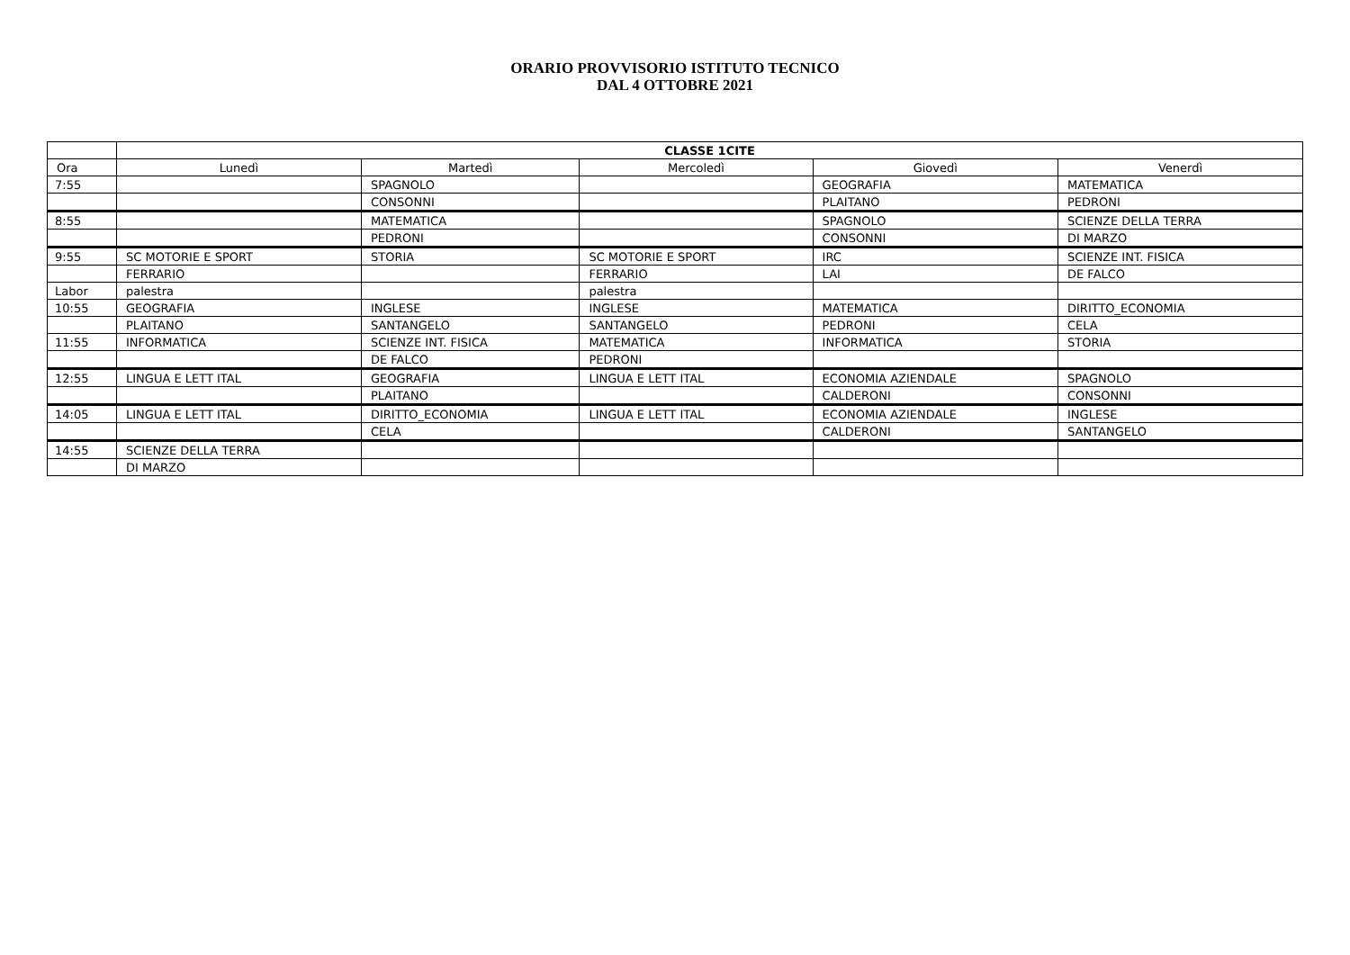ORARIO PROVVISORIO ISTITUTO TECNICO
DAL 4 OTTOBRE 2021
| | CLASSE 1CITE | | | | |
| --- | --- | --- | --- | --- | --- |
| Ora | Lunedì | Martedì | Mercoledì | Giovedì | Venerdì |
| 7:55 | | SPAGNOLO | | GEOGRAFIA | MATEMATICA |
| | | CONSONNI | | PLAITANO | PEDRONI |
| 8:55 | | MATEMATICA | | SPAGNOLO | SCIENZE DELLA TERRA |
| | | PEDRONI | | CONSONNI | DI MARZO |
| 9:55 | SC MOTORIE E SPORT | STORIA | SC MOTORIE E SPORT | IRC | SCIENZE INT. FISICA |
| | FERRARIO | | FERRARIO | LAI | DE FALCO |
| Labor | palestra | | palestra | | |
| 10:55 | GEOGRAFIA | INGLESE | INGLESE | MATEMATICA | DIRITTO_ECONOMIA |
| | PLAITANO | SANTANGELO | SANTANGELO | PEDRONI | CELA |
| 11:55 | INFORMATICA | SCIENZE INT. FISICA | MATEMATICA | INFORMATICA | STORIA |
| | | DE FALCO | PEDRONI | | |
| 12:55 | LINGUA E LETT ITAL | GEOGRAFIA | LINGUA E LETT ITAL | ECONOMIA AZIENDALE | SPAGNOLO |
| | | PLAITANO | | CALDERONI | CONSONNI |
| 14:05 | LINGUA E LETT ITAL | DIRITTO_ECONOMIA | LINGUA E LETT ITAL | ECONOMIA AZIENDALE | INGLESE |
| | | CELA | | CALDERONI | SANTANGELO |
| 14:55 | SCIENZE DELLA TERRA | | | | |
| | DI MARZO | | | | |